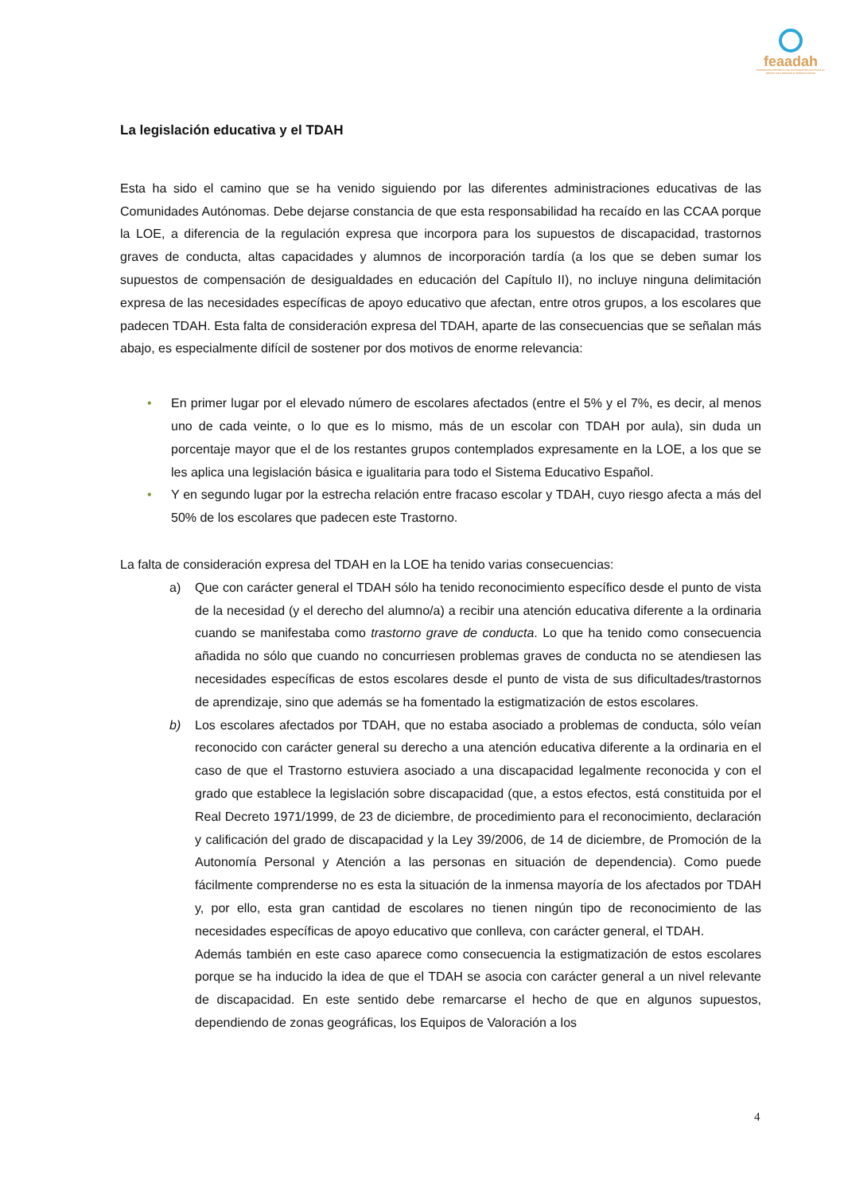feaadah
FEDERACIÓN ESPAÑOLA DE ASOCIACIONES DE AYUDA AL DÉFICIT DE ATENCIÓN E HIPERACTIVIDAD
La legislación educativa y el TDAH
Esta ha sido el camino que se ha venido siguiendo por las diferentes administraciones educativas de las Comunidades Autónomas. Debe dejarse constancia de que esta responsabilidad ha recaído en las CCAA porque la LOE, a diferencia de la regulación expresa que incorpora para los supuestos de discapacidad, trastornos graves de conducta, altas capacidades y alumnos de incorporación tardía (a los que se deben sumar los supuestos de compensación de desigualdades en educación del Capítulo II), no incluye ninguna delimitación expresa de las necesidades específicas de apoyo educativo que afectan, entre otros grupos, a los escolares que padecen TDAH. Esta falta de consideración expresa del TDAH, aparte de las consecuencias que se señalan más abajo, es especialmente difícil de sostener por dos motivos de enorme relevancia:
• En primer lugar por el elevado número de escolares afectados (entre el 5% y el 7%, es decir, al menos uno de cada veinte, o lo que es lo mismo, más de un escolar con TDAH por aula), sin duda un porcentaje mayor que el de los restantes grupos contemplados expresamente en la LOE, a los que se les aplica una legislación básica e igualitaria para todo el Sistema Educativo Español.
• Y en segundo lugar por la estrecha relación entre fracaso escolar y TDAH, cuyo riesgo afecta a más del 50% de los escolares que padecen este Trastorno.
La falta de consideración expresa del TDAH en la LOE ha tenido varias consecuencias:
a) Que con carácter general el TDAH sólo ha tenido reconocimiento específico desde el punto de vista de la necesidad (y el derecho del alumno/a) a recibir una atención educativa diferente a la ordinaria cuando se manifestaba como trastorno grave de conducta. Lo que ha tenido como consecuencia añadida no sólo que cuando no concurriesen problemas graves de conducta no se atendiesen las necesidades específicas de estos escolares desde el punto de vista de sus dificultades/trastornos de aprendizaje, sino que además se ha fomentado la estigmatización de estos escolares.
b) Los escolares afectados por TDAH, que no estaba asociado a problemas de conducta, sólo veían reconocido con carácter general su derecho a una atención educativa diferente a la ordinaria en el caso de que el Trastorno estuviera asociado a una discapacidad legalmente reconocida y con el grado que establece la legislación sobre discapacidad (que, a estos efectos, está constituida por el Real Decreto 1971/1999, de 23 de diciembre, de procedimiento para el reconocimiento, declaración y calificación del grado de discapacidad y la Ley 39/2006, de 14 de diciembre, de Promoción de la Autonomía Personal y Atención a las personas en situación de dependencia). Como puede fácilmente comprenderse no es esta la situación de la inmensa mayoría de los afectados por TDAH y, por ello, esta gran cantidad de escolares no tienen ningún tipo de reconocimiento de las necesidades específicas de apoyo educativo que conlleva, con carácter general, el TDAH.
Además también en este caso aparece como consecuencia la estigmatización de estos escolares porque se ha inducido la idea de que el TDAH se asocia con carácter general a un nivel relevante de discapacidad. En este sentido debe remarcarse el hecho de que en algunos supuestos, dependiendo de zonas geográficas, los Equipos de Valoración a los
4